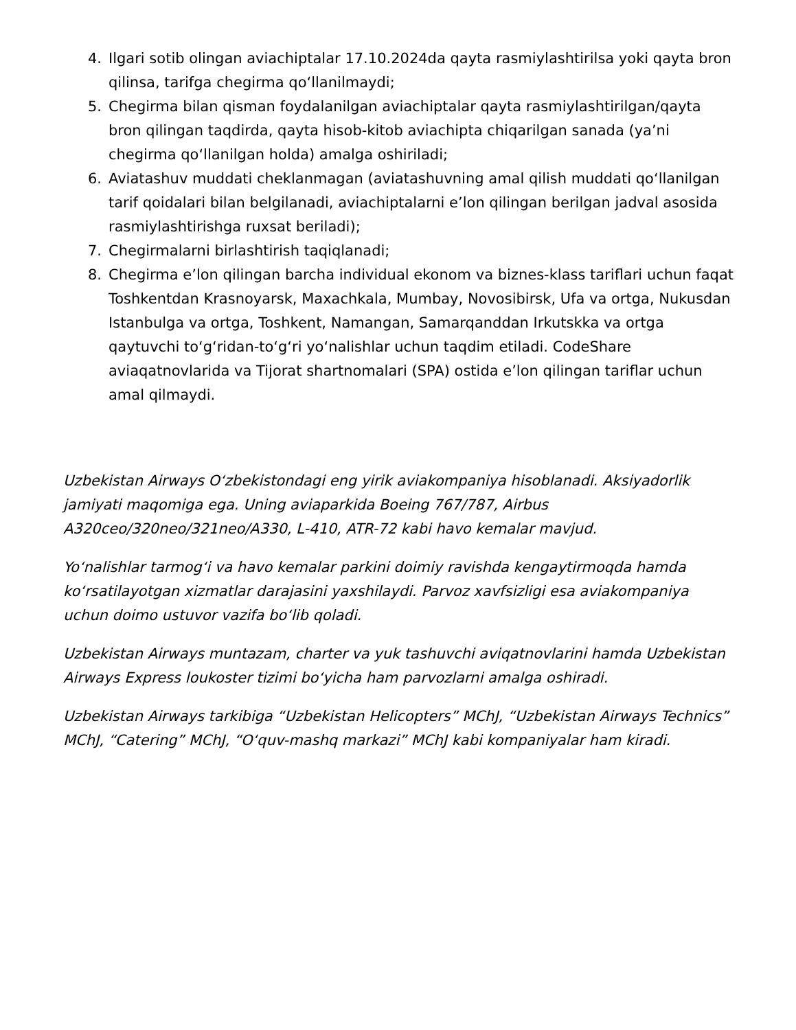4. Ilgari sotib olingan aviachiptalar 17.10.2024da qayta rasmiylashtirilsa yoki qayta bron qilinsa, tarifga chegirma qo‘llanilmaydi;
5. Chegirma bilan qisman foydalanilgan aviachiptalar qayta rasmiylashtirilgan/qayta bron qilingan taqdirda, qayta hisob-kitob aviachipta chiqarilgan sanada (ya’ni chegirma qo‘llanilgan holda) amalga oshiriladi;
6. Aviatashuv muddati cheklanmagan (aviatashuvning amal qilish muddati qo‘llanilgan tarif qoidalari bilan belgilanadi, aviachiptalarni e’lon qilingan berilgan jadval asosida rasmiylashtirishga ruxsat beriladi);
7. Chegirmalarni birlashtirish taqiqlanadi;
8. Chegirma e’lon qilingan barcha individual ekonom va biznes-klass tariflari uchun faqat Toshkentdan Krasnoyarsk, Maxachkala, Mumbay, Novosibirsk, Ufa va ortga, Nukusdan Istanbulga va ortga, Toshkent, Namangan, Samarqanddan Irkutskka va ortga qaytuvchi to‘g‘ridan-to‘g‘ri yo‘nalishlar uchun taqdim etiladi. CodeShare aviaqatnovlarida va Tijorat shartnomalari (SPA) ostida e’lon qilingan tariflar uchun amal qilmaydi.
Uzbekistan Airways O‘zbekistondagi eng yirik aviakompaniya hisoblanadi. Aksiyadorlik jamiyati maqomiga ega. Uning aviaparkida Boeing 767/787, Airbus A320ceo/320neo/321neo/A330, L-410, ATR-72 kabi havo kemalar mavjud.
Yo‘nalishlar tarmog‘i va havo kemalar parkini doimiy ravishda kengaytirmoqda hamda ko‘rsatilayotgan xizmatlar darajasini yaxshilaydi. Parvoz xavfsizligi esa aviakompaniya uchun doimo ustuvor vazifa bo‘lib qoladi.
Uzbekistan Airways muntazam, charter va yuk tashuvchi aviqatnovlarini hamda Uzbekistan Airways Express loukoster tizimi bo‘yicha ham parvozlarni amalga oshiradi.
Uzbekistan Airways tarkibiga “Uzbekistan Helicopters” MChJ, “Uzbekistan Airways Technics” MChJ, “Catering” MChJ, “O‘quv-mashq markazi” MChJ kabi kompaniyalar ham kiradi.